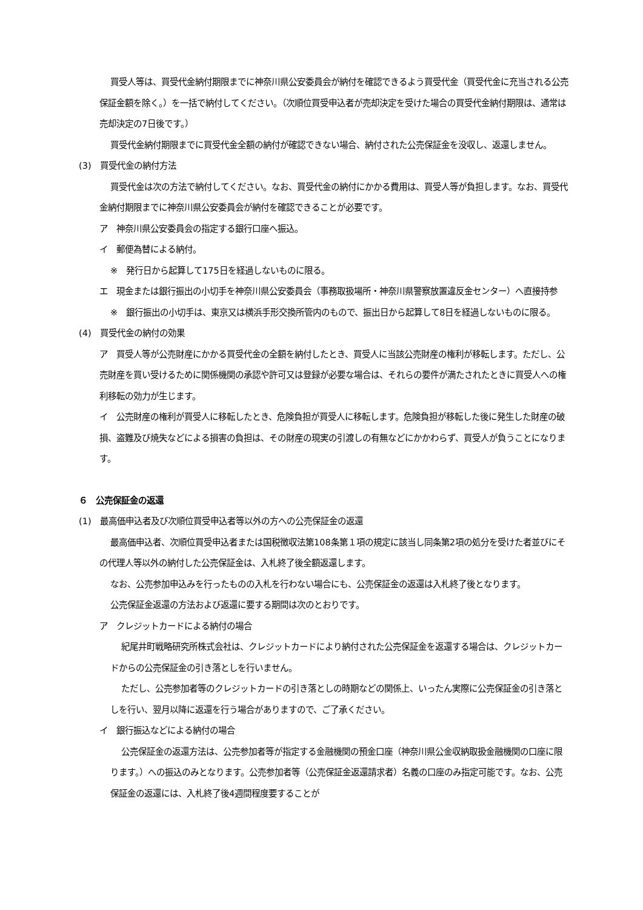買受人等は、買受代金納付期限までに神奈川県公安委員会が納付を確認できるよう買受代金（買受代金に充当される公売保証金額を除く。）を一括で納付してください。（次順位買受申込者が売却決定を受けた場合の買受代金納付期限は、通常は売却決定の7日後です。）
買受代金納付期限までに買受代金全額の納付が確認できない場合、納付された公売保証金を没収し、返還しません。
(3)　買受代金の納付方法
買受代金は次の方法で納付してください。なお、買受代金の納付にかかる費用は、買受人等が負担します。なお、買受代金納付期限までに神奈川県公安委員会が納付を確認できることが必要です。
ア　神奈川県公安委員会の指定する銀行口座へ振込。
イ　郵便為替による納付。
※　発行日から起算して175日を経過しないものに限る。
エ　現金または銀行振出の小切手を神奈川県公安委員会（事務取扱場所・神奈川県警察放置違反金センター）へ直接持参
※　銀行振出の小切手は、東京又は横浜手形交換所管内のもので、振出日から起算して8日を経過しないものに限る。
(4)　買受代金の納付の効果
ア　買受人等が公売財産にかかる買受代金の全額を納付したとき、買受人に当該公売財産の権利が移転します。ただし、公売財産を買い受けるために関係機関の承認や許可又は登録が必要な場合は、それらの要件が満たされたときに買受人への権利移転の効力が生じます。
イ　公売財産の権利が買受人に移転したとき、危険負担が買受人に移転します。危険負担が移転した後に発生した財産の破損、盗難及び焼失などによる損害の負担は、その財産の現実の引渡しの有無などにかかわらず、買受人が負うことになります。
６　公売保証金の返還
(1)　最高価申込者及び次順位買受申込者等以外の方への公売保証金の返還
最高価申込者、次順位買受申込者または国税徴収法第108条第１項の規定に該当し同条第2項の処分を受けた者並びにその代理人等以外の納付した公売保証金は、入札終了後全額返還します。
なお、公売参加申込みを行ったものの入札を行わない場合にも、公売保証金の返還は入札終了後となります。
公売保証金返還の方法および返還に要する期間は次のとおりです。
ア　クレジットカードによる納付の場合
紀尾井町戦略研究所株式会社は、クレジットカードにより納付された公売保証金を返還する場合は、クレジットカードからの公売保証金の引き落としを行いません。
ただし、公売参加者等のクレジットカードの引き落としの時期などの関係上、いったん実際に公売保証金の引き落としを行い、翌月以降に返還を行う場合がありますので、ご了承ください。
イ　銀行振込などによる納付の場合
公売保証金の返還方法は、公売参加者等が指定する金融機関の預金口座（神奈川県公金収納取扱金融機関の口座に限ります。）への振込のみとなります。公売参加者等（公売保証金返還請求者）名義の口座のみ指定可能です。なお、公売保証金の返還には、入札終了後4週間程度要することが